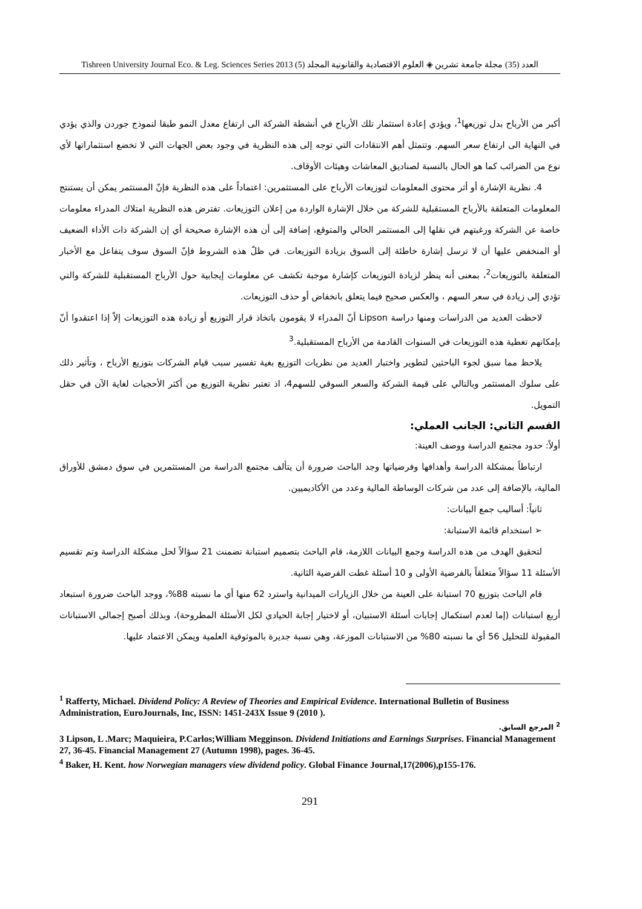Tishreen University Journal Eco. & Leg. Sciences Series 2013 (5) العدد (35) مجلة جامعة تشرين ◈ العلوم الاقتصادية والقانونية المجلد
أكبر من الأرباح بدل توزيعها<sup>1</sup>، ويؤدي إعادة استثمار تلك الأرباح في أنشطة الشركة الى ارتفاع معدل النمو طبقا لنموذج جوردن والذي يؤدي في النهاية الى ارتفاع سعر السهم. وتتمثل أهم الانتقادات التي توجه إلى هذه النظرية في وجود بعض الجهات التي لا تخضع استثماراتها لأي نوع من الضرائب كما هو الحال بالنسبة لصناديق المعاشات وهيئات الأوقاف.
4. نظرية الإشارة أو أثر محتوى المعلومات لتوزيعات الأرباح على المستثمرين: اعتماداً على هذه النظرية فإنّ المستثمر يمكن أن يستنتج المعلومات المتعلقة بالأرباح المستقبلية للشركة من خلال الإشارة الواردة من إعلان التوزيعات. تفترض هذه النظرية امتلاك المدراء معلومات خاصة عن الشركة ورغبتهم في نقلها إلى المستثمر الحالي والمتوقع، إضافة إلى أن هذه الإشارة صحيحة أي إن الشركة ذات الأداء الضعيف أو المنخفض عليها أن لا ترسل إشارة خاطئة إلى السوق بزيادة التوزيعات. في ظلّ هذه الشروط فإنّ السوق سوف يتفاعل مع الأخبار المتعلقة بالتوزيعات<sup>2</sup>، بمعنى أنه ينظر لزيادة التوزيعات كإشارة موجبة تكشف عن معلومات إيجابية حول الأرباح المستقبلية للشركة والتي تؤدي إلى زيادة في سعر السهم ، والعكس صحيح فيما يتعلق بانخفاض أو حذف التوزيعات.
لاحظت العديد من الدراسات ومنها دراسة Lipson أنّ المدراء لا يقومون باتخاذ قرار التوزيع أو زيادة هذه التوزيعات إلاّ إذا اعتقدوا أنّ بإمكانهم تغطية هذه التوزيعات في السنوات القادمة من الأرباح المستقبلية.<sup>3</sup>
يلاحظ مما سبق لجوء الباحثين لتطوير واختبار العديد من نظريات التوزيع بغية تفسير سبب قيام الشركات بتوزيع الأرباح ، وتأثير ذلك على سلوك المستثمر وبالتالي على قيمة الشركة والسعر السوقي للسهم4، اذ تعتبر نظرية التوزيع من أكثر الأحجيات لغاية الآن في حقل التمويل.
القسم الثاني: الجانب العملي:
أولاً: حدود مجتمع الدراسة ووصف العينة:
ارتباطاً بمشكلة الدراسة وأهدافها وفرضياتها وجد الباحث ضرورة أن يتألف مجتمع الدراسة من المستثمرين في سوق دمشق للأوراق المالية، بالإضافة إلى عدد من شركات الوساطة المالية وعدد من الأكاديميين.
ثانياً: أساليب جمع البيانات:
➢ استخدام قائمة الاستبانة:
لتحقيق الهدف من هذه الدراسة وجمع البيانات اللازمة، قام الباحث بتصميم استبانة تضمنت 21 سؤالاً لحل مشكلة الدراسة وتم تقسيم الأسئلة 11 سؤالاً متعلقاً بالفرضية الأولى و 10 أسئلة غطت الفرضية الثانية.
قام الباحث بتوزيع 70 استبانة على العينة من خلال الزيارات الميدانية واسترد 62 منها أي ما نسبته 88%، ووجد الباحث ضرورة استبعاد أربع استبانات (إما لعدم استكمال إجابات أسئلة الاستبيان، أو لاختيار إجابة الحيادي لكل الأسئلة المطروحة)، وبذلك أصبح إجمالي الاستبانات المقبولة للتحليل 56 أي ما نسبته 80% من الاستبانات الموزعة، وهي نسبة جديرة بالموثوقية العلمية ويمكن الاعتماد عليها.
<sup>1</sup> Rafferty, Michael. Dividend Policy: A Review of Theories and Empirical Evidence. International Bulletin of Business Administration, EuroJournals, Inc, ISSN: 1451-243X Issue 9 (2010 ).
<sup>2</sup> المرجع السابق.
3 Lipson, L .Marc; Maquieira, P.Carlos;William Megginson. Dividend Initiations and Earnings Surprises. Financial Management 27, 36-45. Financial Management 27 (Autumn 1998), pages. 36-45.
<sup>4</sup> Baker, H. Kent. how Norwegian managers view dividend policy. Global Finance Journal,17(2006),p155-176.
291